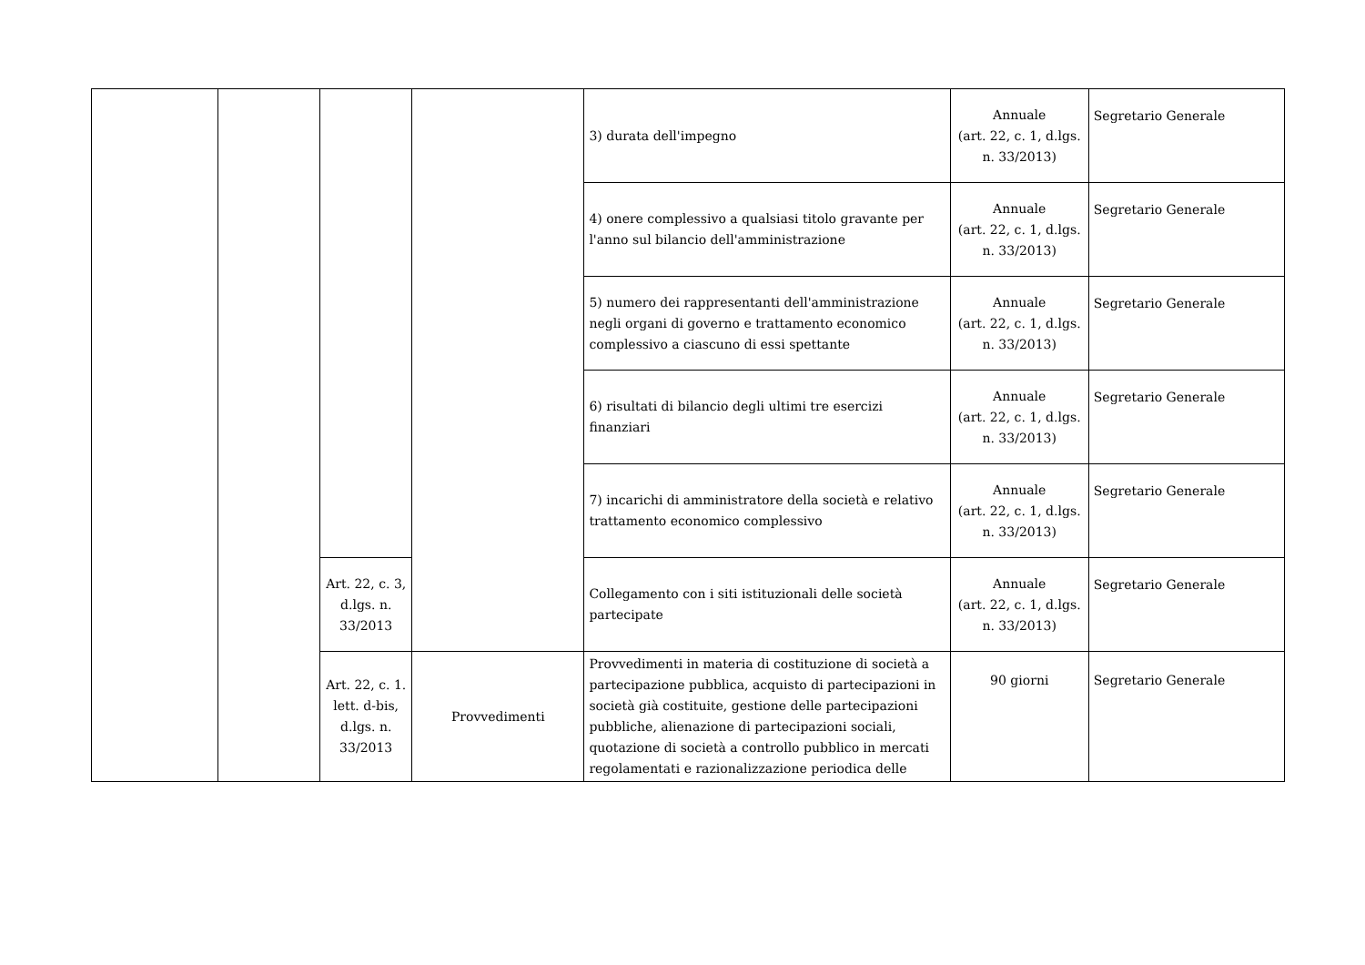| | | | | 3) durata dell'impegno | Annuale (art. 22, c. 1, d.lgs. n. 33/2013) | Segretario Generale |
| | | | | 4) onere complessivo a qualsiasi titolo gravante per l'anno sul bilancio dell'amministrazione | Annuale (art. 22, c. 1, d.lgs. n. 33/2013) | Segretario Generale |
| | | | | 5) numero dei rappresentanti dell'amministrazione negli organi di governo e trattamento economico complessivo a ciascuno di essi spettante | Annuale (art. 22, c. 1, d.lgs. n. 33/2013) | Segretario Generale |
| | | | | 6) risultati di bilancio degli ultimi tre esercizi finanziari | Annuale (art. 22, c. 1, d.lgs. n. 33/2013) | Segretario Generale |
| | | | | 7) incarichi di amministratore della società e relativo trattamento economico complessivo | Annuale (art. 22, c. 1, d.lgs. n. 33/2013) | Segretario Generale |
| | | Art. 22, c. 3, d.lgs. n. 33/2013 | | Collegamento con i siti istituzionali delle società partecipate | Annuale (art. 22, c. 1, d.lgs. n. 33/2013) | Segretario Generale |
| | | Art. 22, c. 1. lett. d-bis, d.lgs. n. 33/2013 | Provvedimenti | Provvedimenti in materia di costituzione di società a partecipazione pubblica, acquisto di partecipazioni in società già costituite, gestione delle partecipazioni pubbliche, alienazione di partecipazioni sociali, quotazione di società a controllo pubblico in mercati regolamentati e razionalizzazione periodica delle | 90 giorni | Segretario Generale |